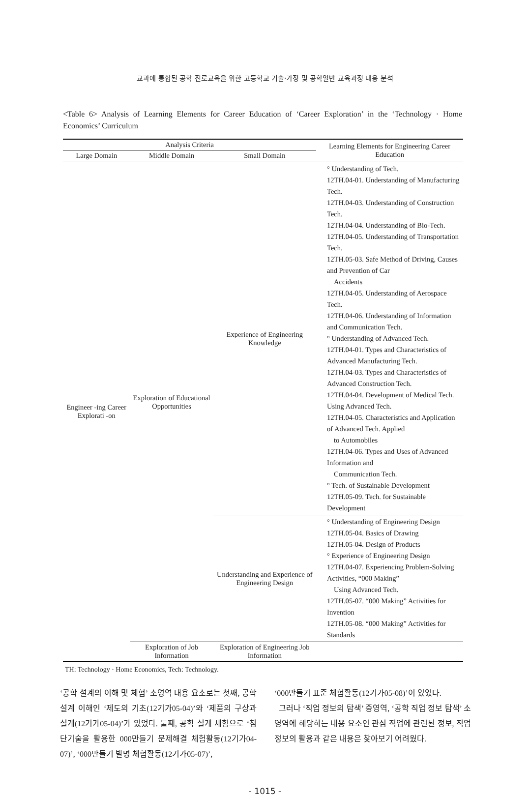교과에 통합된 공학 진로교육을 위한 고등학교 기술·가정 및 공학일반 교육과정 내용 분석
<Table 6> Analysis of Learning Elements for Career Education of ‘Career Exploration’ in the ‘Technology · Home Economics’ Curriculum
| Analysis Criteria | | | Learning Elements for Engineering Career Education |
| --- | --- | --- | --- |
| Large Domain | Middle Domain | Small Domain | |
| Engineer -ing Career Explorati -on | Exploration of Educational Opportunities | Experience of Engineering Knowledge | ° Understanding of Tech. 12TH.04-01. Understanding of Manufacturing Tech. 12TH.04-03. Understanding of Construction Tech. 12TH.04-04. Understanding of Bio-Tech. 12TH.04-05. Understanding of Transportation Tech. 12TH.05-03. Safe Method of Driving, Causes and Prevention of Car Accidents 12TH.04-05. Understanding of Aerospace Tech. 12TH.04-06. Understanding of Information and Communication Tech. ° Understanding of Advanced Tech. 12TH.04-01. Types and Characteristics of Advanced Manufacturing Tech. 12TH.04-03. Types and Characteristics of Advanced Construction Tech. 12TH.04-04. Development of Medical Tech. Using Advanced Tech. 12TH.04-05. Characteristics and Application of Advanced Tech. Applied to Automobiles 12TH.04-06. Types and Uses of Advanced Information and Communication Tech. ° Tech. of Sustainable Development 12TH.05-09. Tech. for Sustainable Development |
| | | Understanding and Experience of Engineering Design | ° Understanding of Engineering Design 12TH.05-04. Basics of Drawing 12TH.05-04. Design of Products ° Experience of Engineering Design 12TH.04-07. Experiencing Problem-Solving Activities, “000 Making” Using Advanced Tech. 12TH.05-07. “000 Making” Activities for Invention 12TH.05-08. “000 Making” Activities for Standards |
| | Exploration of Job Information | Exploration of Engineering Job Information | |
TH: Technology · Home Economics, Tech: Technology.
‘공학 설계의 이해 및 체험’ 소영역 내용 요소로는 첫째, 공학 설계 이해인 ‘제도의 기초(12기가05-04)’와 ‘제품의 구상과 설계(12기가05-04)’가 있었다. 둘째, 공학 설계 체험으로 ‘첨단기술을 활용한 000만들기 문제해결 체험활동(12기가04-07)’, ‘000만들기 발명 체험활동(12기가05-07)’,
‘000만들기 표준 체험활동(12기가05-08)’이 있었다.
그러나 ‘직업 정보의 탐색’ 중영역, ‘공학 직업 정보 탐색’ 소영역에 해당하는 내용 요소인 관심 직업에 관련된 정보, 직업 정보의 활용과 같은 내용은 찾아보기 어려웠다.
- 1015 -